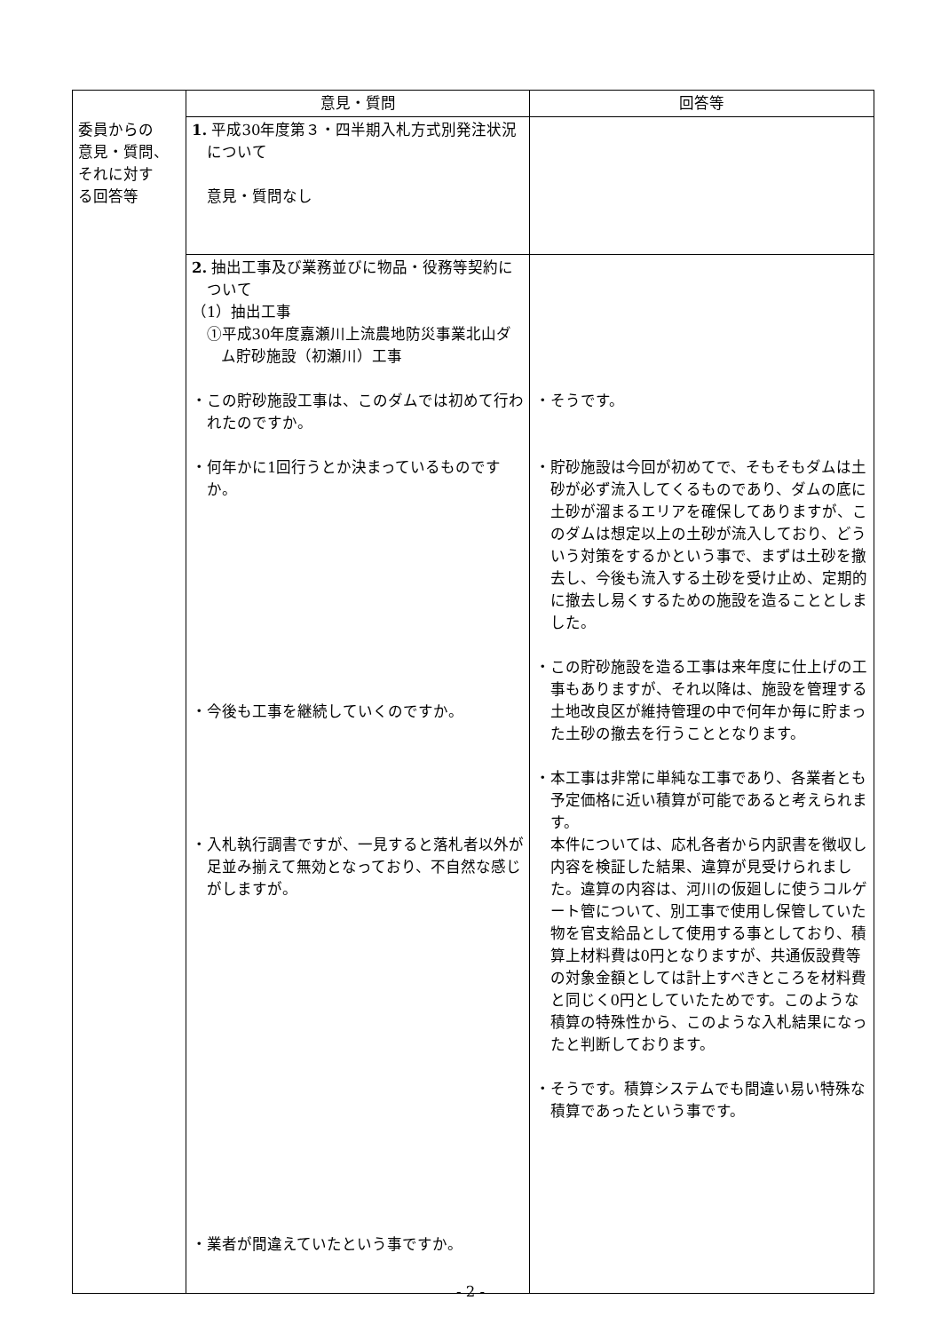| | 意見・質問 | 回答等 |
| --- | --- | --- |
| 委員からの 意見・質問、 それに対す る回答等 | 1. 平成30年度第３・四半期入札方式別発注状況について 意見・質問なし | |
| | 2. 抽出工事及び業務並びに物品・役務等契約について （1）抽出工事 ①平成30年度嘉瀬川上流農地防災事業北山ダム貯砂施設（初瀬川）工事 ・この貯砂施設工事は、このダムでは初めて行われたのですか。 ・何年かに1回行うとか決まっているものですか。 ・今後も工事を継続していくのですか。 ・入札執行調書ですが、一見すると落札者以外が足並み揃えて無効となっており、不自然な感じがしますが。 ・業者が間違えていたという事ですか。 | ・そうです。 ・貯砂施設は今回が初めてで、そもそもダムは土砂が必ず流入してくるものであり、ダムの底に土砂が溜まるエリアを確保してありますが、このダムは想定以上の土砂が流入しており、どういう対策をするかという事で、まずは土砂を撤去し、今後も流入する土砂を受け止め、定期的に撤去し易くするための施設を造ることとしました。 ・この貯砂施設を造る工事は来年度に仕上げの工事もありますが、それ以降は、施設を管理する土地改良区が維持管理の中で何年か毎に貯まった土砂の撤去を行うこととなります。 ・本工事は非常に単純な工事であり、各業者とも予定価格に近い積算が可能であると考えられます。 本件については、応札各者から内訳書を徴収し内容を検証した結果、違算が見受けられました。違算の内容は、河川の仮廻しに使うコルゲート管について、別工事で使用し保管していた物を官支給品として使用する事としており、積算上材料費は0円となりますが、共通仮設費等の対象金額としては計上すべきところを材料費と同じく0円としていたためです。このような積算の特殊性から、このような入札結果になったと判断しております。 ・そうです。積算システムでも間違い易い特殊な積算であったという事です。 |
- 2 -